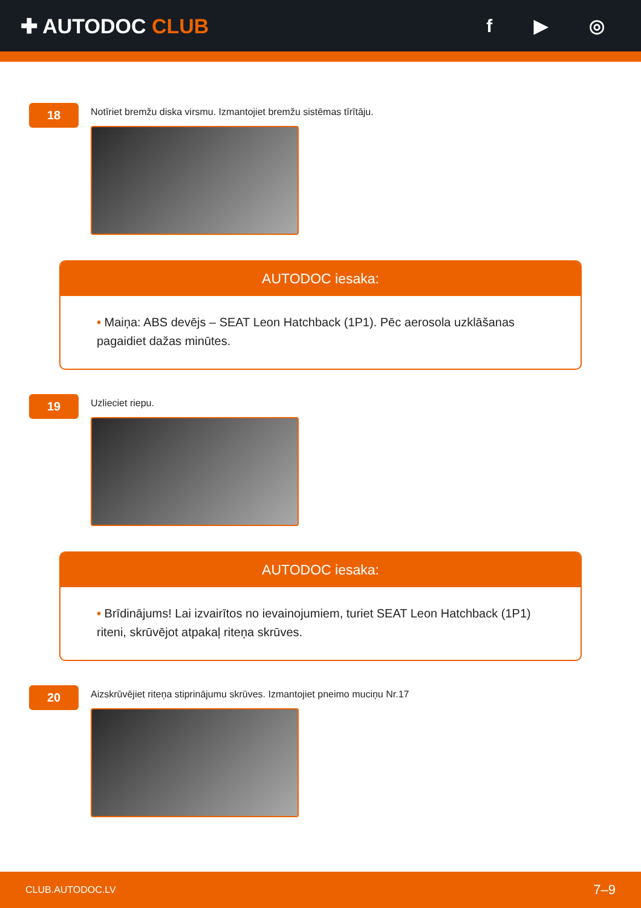✚ AUTODOC CLUB f ▶ ◎
18
Notīriet bremžu diska virsmu. Izmantojiet bremžu sistēmas tīrītāju.
AUTODOC iesaka:
• Maiņa: ABS devējs – SEAT Leon Hatchback (1P1). Pēc aerosola uzklāšanas pagaidiet dažas minūtes.
19
Uzlieciet riepu.
AUTODOC iesaka:
• Brīdinājums! Lai izvairītos no ievainojumiem, turiet SEAT Leon Hatchback (1P1) riteni, skrūvējot atpakaļ riteņa skrūves.
20
Aizskrūvējiet riteņa stiprinājumu skrūves. Izmantojiet pneimo muciņu Nr.17
CLUB.AUTODOC.LV 7–9